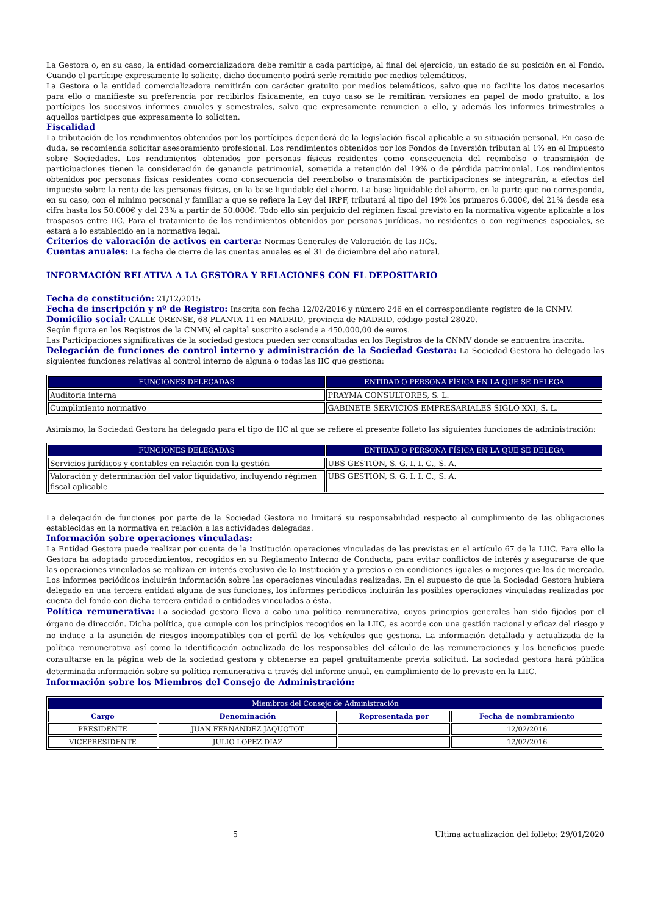La Gestora o, en su caso, la entidad comercializadora debe remitir a cada partícipe, al final del ejercicio, un estado de su posición en el Fondo. Cuando el partícipe expresamente lo solicite, dicho documento podrá serle remitido por medios telemáticos.
La Gestora o la entidad comercializadora remitirán con carácter gratuito por medios telemáticos, salvo que no facilite los datos necesarios para ello o manifieste su preferencia por recibirlos físicamente, en cuyo caso se le remitirán versiones en papel de modo gratuito, a los partícipes los sucesivos informes anuales y semestrales, salvo que expresamente renuncien a ello, y además los informes trimestrales a aquellos partícipes que expresamente lo soliciten.
Fiscalidad
La tributación de los rendimientos obtenidos por los partícipes dependerá de la legislación fiscal aplicable a su situación personal. En caso de duda, se recomienda solicitar asesoramiento profesional. Los rendimientos obtenidos por los Fondos de Inversión tributan al 1% en el Impuesto sobre Sociedades. Los rendimientos obtenidos por personas físicas residentes como consecuencia del reembolso o transmisión de participaciones tienen la consideración de ganancia patrimonial, sometida a retención del 19% o de pérdida patrimonial. Los rendimientos obtenidos por personas físicas residentes como consecuencia del reembolso o transmisión de participaciones se integrarán, a efectos del impuesto sobre la renta de las personas físicas, en la base liquidable del ahorro. La base liquidable del ahorro, en la parte que no corresponda, en su caso, con el mínimo personal y familiar a que se refiere la Ley del IRPF, tributará al tipo del 19% los primeros 6.000€, del 21% desde esa cifra hasta los 50.000€ y del 23% a partir de 50.000€. Todo ello sin perjuicio del régimen fiscal previsto en la normativa vigente aplicable a los traspasos entre IIC. Para el tratamiento de los rendimientos obtenidos por personas jurídicas, no residentes o con regímenes especiales, se estará a lo establecido en la normativa legal.
Criterios de valoración de activos en cartera: Normas Generales de Valoración de las IICs.
Cuentas anuales: La fecha de cierre de las cuentas anuales es el 31 de diciembre del año natural.
INFORMACIÓN RELATIVA A LA GESTORA Y RELACIONES CON EL DEPOSITARIO
Fecha de constitución: 21/12/2015
Fecha de inscripción y nº de Registro: Inscrita con fecha 12/02/2016 y número 246 en el correspondiente registro de la CNMV.
Domicilio social: CALLE ORENSE, 68 PLANTA 11 en MADRID, provincia de MADRID, código postal 28020.
Según figura en los Registros de la CNMV, el capital suscrito asciende a 450.000,00 de euros.
Las Participaciones significativas de la sociedad gestora pueden ser consultadas en los Registros de la CNMV donde se encuentra inscrita.
Delegación de funciones de control interno y administración de la Sociedad Gestora: La Sociedad Gestora ha delegado las siguientes funciones relativas al control interno de alguna o todas las IIC que gestiona:
| FUNCIONES DELEGADAS | ENTIDAD O PERSONA FÍSICA EN LA QUE SE DELEGA |
| --- | --- |
| Auditoría interna | PRAYMA CONSULTORES, S. L. |
| Cumplimiento normativo | GABINETE SERVICIOS EMPRESARIALES SIGLO XXI, S. L. |
Asimismo, la Sociedad Gestora ha delegado para el tipo de IIC al que se refiere el presente folleto las siguientes funciones de administración:
| FUNCIONES DELEGADAS | ENTIDAD O PERSONA FÍSICA EN LA QUE SE DELEGA |
| --- | --- |
| Servicios jurídicos y contables en relación con la gestión | UBS GESTION, S. G. I. I. C., S. A. |
| Valoración y determinación del valor liquidativo, incluyendo régimen fiscal aplicable | UBS GESTION, S. G. I. I. C., S. A. |
La delegación de funciones por parte de la Sociedad Gestora no limitará su responsabilidad respecto al cumplimiento de las obligaciones establecidas en la normativa en relación a las actividades delegadas.
Información sobre operaciones vinculadas:
La Entidad Gestora puede realizar por cuenta de la Institución operaciones vinculadas de las previstas en el artículo 67 de la LIIC. Para ello la Gestora ha adoptado procedimientos, recogidos en su Reglamento Interno de Conducta, para evitar conflictos de interés y asegurarse de que las operaciones vinculadas se realizan en interés exclusivo de la Institución y a precios o en condiciones iguales o mejores que los de mercado. Los informes periódicos incluirán información sobre las operaciones vinculadas realizadas. En el supuesto de que la Sociedad Gestora hubiera delegado en una tercera entidad alguna de sus funciones, los informes periódicos incluirán las posibles operaciones vinculadas realizadas por cuenta del fondo con dicha tercera entidad o entidades vinculadas a ésta.
Política remunerativa: La sociedad gestora lleva a cabo una política remunerativa, cuyos principios generales han sido fijados por el órgano de dirección. Dicha política, que cumple con los principios recogidos en la LIIC, es acorde con una gestión racional y eficaz del riesgo y no induce a la asunción de riesgos incompatibles con el perfil de los vehículos que gestiona. La información detallada y actualizada de la política remunerativa así como la identificación actualizada de los responsables del cálculo de las remuneraciones y los beneficios puede consultarse en la página web de la sociedad gestora y obtenerse en papel gratuitamente previa solicitud. La sociedad gestora hará pública determinada información sobre su política remunerativa a través del informe anual, en cumplimiento de lo previsto en la LIIC.
Información sobre los Miembros del Consejo de Administración:
| Miembros del Consejo de Administración | | | |
| --- | --- | --- | --- |
| Cargo | Denominación | Representada por | Fecha de nombramiento |
| PRESIDENTE | JUAN FERNÁNDEZ JAQUOTOT | | 12/02/2016 |
| VICEPRESIDENTE | JULIO LOPEZ DIAZ | | 12/02/2016 |
5 Última actualización del folleto: 29/01/2020